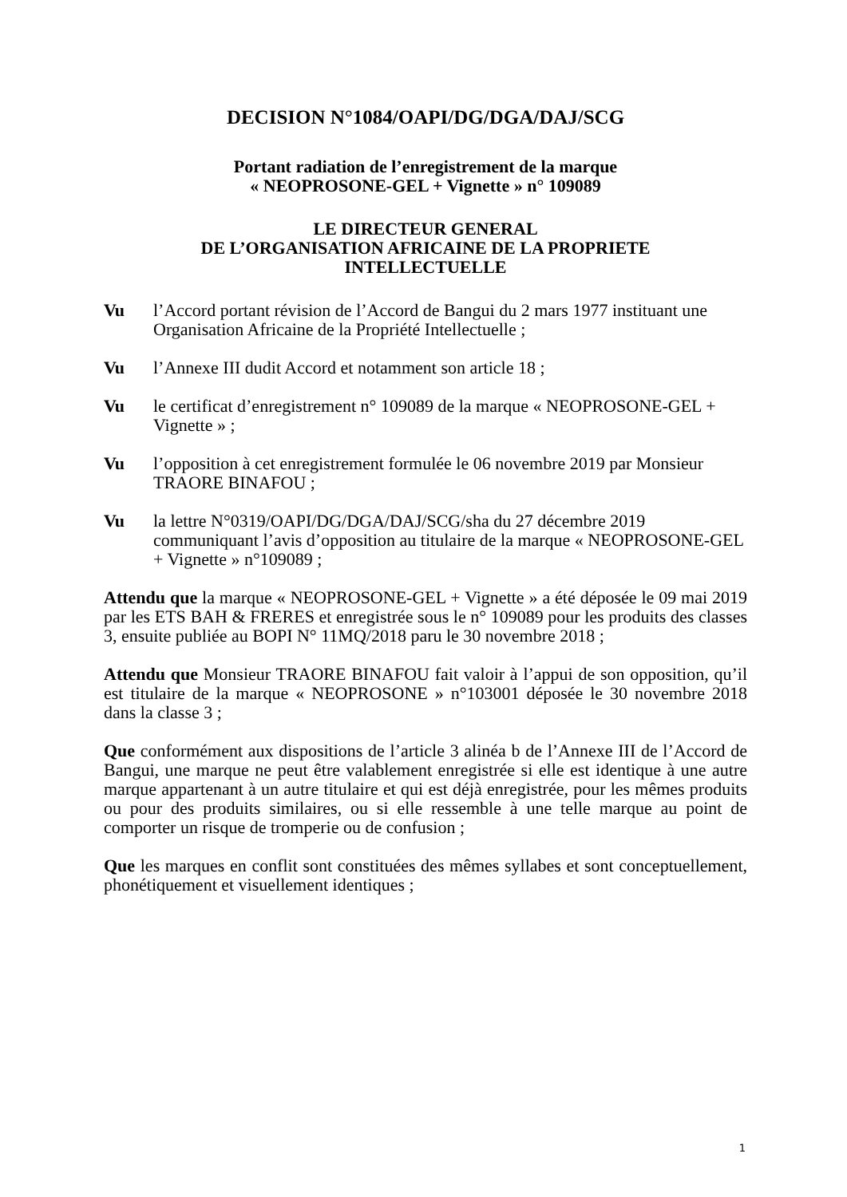DECISION N°1084/OAPI/DG/DGA/DAJ/SCG
Portant radiation de l’enregistrement de la marque
« NEOPROSONE-GEL + Vignette » n° 109089
LE DIRECTEUR GENERAL
DE L’ORGANISATION AFRICAINE DE LA PROPRIETE
INTELLECTUELLE
Vu l’Accord portant révision de l’Accord de Bangui du 2 mars 1977 instituant une Organisation Africaine de la Propriété Intellectuelle ;
Vu l’Annexe III dudit Accord et notamment son article 18 ;
Vu le certificat d’enregistrement n° 109089 de la marque « NEOPROSONE-GEL + Vignette » ;
Vu l’opposition à cet enregistrement formulée le 06 novembre 2019 par Monsieur TRAORE BINAFOU ;
Vu la lettre N°0319/OAPI/DG/DGA/DAJ/SCG/sha du 27 décembre 2019 communiquant l’avis d’opposition au titulaire de la marque « NEOPROSONE-GEL + Vignette » n°109089 ;
Attendu que la marque « NEOPROSONE-GEL + Vignette » a été déposée le 09 mai 2019 par les ETS BAH & FRERES et enregistrée sous le n° 109089 pour les produits des classes 3, ensuite publiée au BOPI N° 11MQ/2018 paru le 30 novembre 2018 ;
Attendu que Monsieur TRAORE BINAFOU fait valoir à l’appui de son opposition, qu’il est titulaire de la marque « NEOPROSONE » n°103001 déposée le 30 novembre 2018 dans la classe 3 ;
Que conformément aux dispositions de l’article 3 alinéa b de l’Annexe III de l’Accord de Bangui, une marque ne peut être valablement enregistrée si elle est identique à une autre marque appartenant à un autre titulaire et qui est déjà enregistrée, pour les mêmes produits ou pour des produits similaires, ou si elle ressemble à une telle marque au point de comporter un risque de tromperie ou de confusion ;
Que les marques en conflit sont constituées des mêmes syllabes et sont conceptuellement, phonétiquement et visuellement identiques ;
1